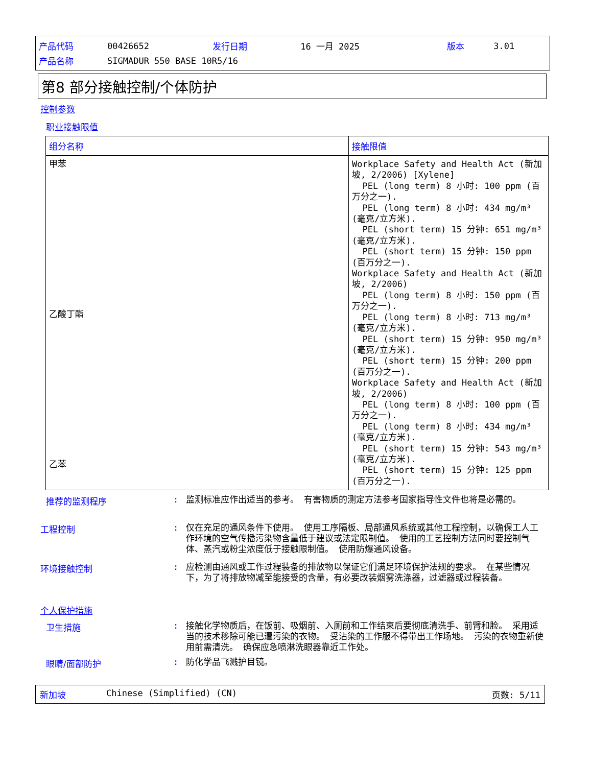| 产品代码 | 00426652 | 发行日期 | 16 一月 2025 | 版本 | 3.01 |
| 产品名称 | SIGMADUR 550 BASE 10R5/16 | | | | |
第8 部分接触控制/个体防护
控制参数
职业接触限值
| 组分名称 | 接触限值 |
| --- | --- |
| 甲苯 乙酸丁酯 乙苯 | Workplace Safety and Health Act (新加坡, 2/2006) [Xylene] PEL (long term) 8 小时: 100 ppm (百万分之一). PEL (long term) 8 小时: 434 mg/m³ (毫克/立方米). PEL (short term) 15 分钟: 651 mg/m³ (毫克/立方米). PEL (short term) 15 分钟: 150 ppm (百万分之一). Workplace Safety and Health Act (新加坡, 2/2006) PEL (long term) 8 小时: 150 ppm (百万分之一). PEL (long term) 8 小时: 713 mg/m³ (毫克/立方米). PEL (short term) 15 分钟: 950 mg/m³ (毫克/立方米). PEL (short term) 15 分钟: 200 ppm (百万分之一). Workplace Safety and Health Act (新加坡, 2/2006) PEL (long term) 8 小时: 100 ppm (百万分之一). PEL (long term) 8 小时: 434 mg/m³ (毫克/立方米). PEL (short term) 15 分钟: 543 mg/m³ (毫克/立方米). PEL (short term) 15 分钟: 125 ppm (百万分之一). |
推荐的监测程序 :
监测标准应作出适当的参考。 有害物质的测定方法参考国家指导性文件也将是必需的。
工程控制 :
仅在充足的通风条件下使用。 使用工序隔板、局部通风系统或其他工程控制，以确保工人工作环境的空气传播污染物含量低于建议或法定限制值。 使用的工艺控制方法同时要控制气体、蒸汽或粉尘浓度低于接触限制值。 使用防爆通风设备。
环境接触控制 :
应检测由通风或工作过程装备的排放物以保证它们满足环境保护法规的要求。 在某些情况下，为了将排放物减至能接受的含量，有必要改装烟雾洗涤器，过滤器或过程装备。
个人保护措施
卫生措施 :
接触化学物质后，在饭前、吸烟前、入厕前和工作结束后要彻底清洗手、前臂和脸。 采用适当的技术移除可能已遭污染的衣物。 受沾染的工作服不得带出工作场地。 污染的衣物重新使用前需清洗。 确保应急喷淋洗眼器靠近工作处。
眼睛/面部防护 :
防化学品飞溅护目镜。
新加坡 Chinese (Simplified) (CN) 页数: 5/11